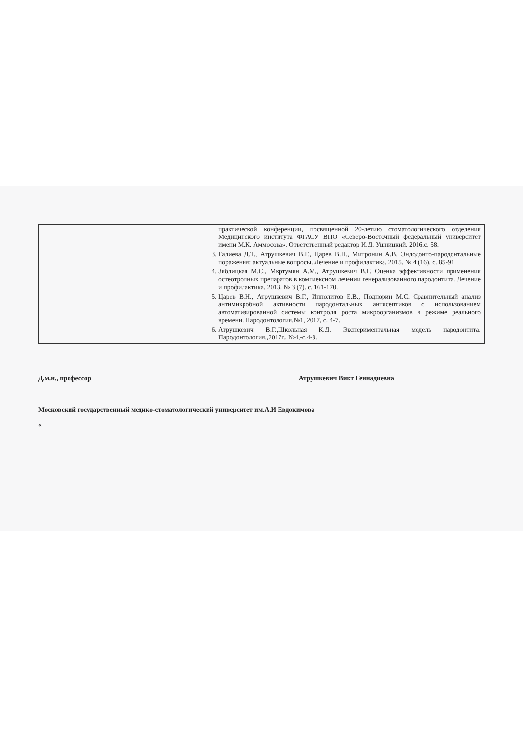| | | практической конференции, посвященной 20-летию стоматологического отделения Медицинского института ФГАОУ ВПО «Северо-Восточный федеральный университет имени М.К. Аммосова». Ответственный редактор И.Д. Ушницкий. 2016.с. 58. 3. Галиева Д.Т., Атрушкевич В.Г., Царев В.Н., Митронин А.В. Эндодонто-пародонтальные поражения: актуальные вопросы. Лечение и профилактика. 2015. № 4 (16). с. 85-91 4. Зяблицкая М.С., Мкртумян А.М., Атрушкевич В.Г. Оценка эффективности применения остеотропных препаратов в комплексном лечении генерализованного пародонтита. Лечение и профилактика. 2013. № 3 (7). с. 161-170. 5. Царев В.Н., Атрушкевич В.Г., Ипполитов Е.В., Подпорин М.С. Сравнительный анализ антимикробной активности пародонтальных антисептиков с использованием автоматизированной системы контроля роста микроорганизмов в режиме реального времени. Пародонтология.№1, 2017, с. 4-7. 6. Атрушкевич В.Г.,Школьная К.Д. Экспериментальная модель пародонтита. Пародонтология.,2017г., №4,-с.4-9. |
Д.м.н., профессор Атрушкевич Викт Геннадиевна
Московский государственный медико-стоматологический университет им.А.И Евдокимова
«